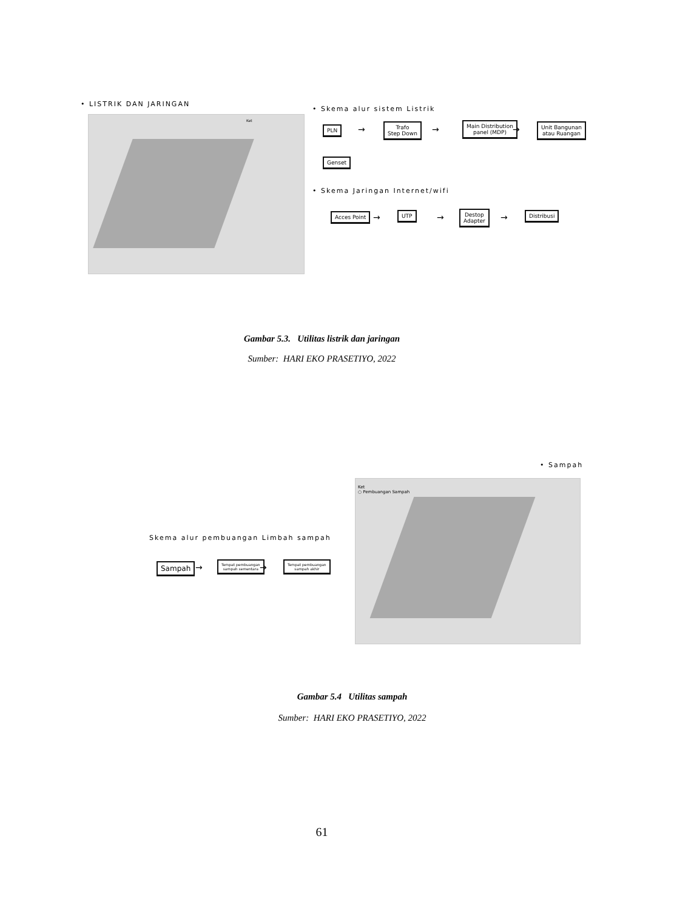• LISTRIK DAN JARINGAN
Ket
• Skema alur sistem Listrik
PLN →
Trafo
Step Down
→
Main Distribution
panel (MDP)
→
Unit Bangunan
atau Ruangan
Genset
• Skema Jaringan Internet/wifi
Acces Point → UTP →
Destop
Adapter
→ Distribusi
Gambar 5.3. Utilitas listrik dan jaringan
Sumber: HARI EKO PRASETIYO, 2022
• Sampah
Ket
○ Pembuangan Sampah
Skema alur pembuangan Limbah sampah
Sampah →
Tempat pembuangan
sampah sementara
→
Tempat pembuangan
sampah akhir
Gambar 5.4 Utilitas sampah
Sumber: HARI EKO PRASETIYO, 2022
61